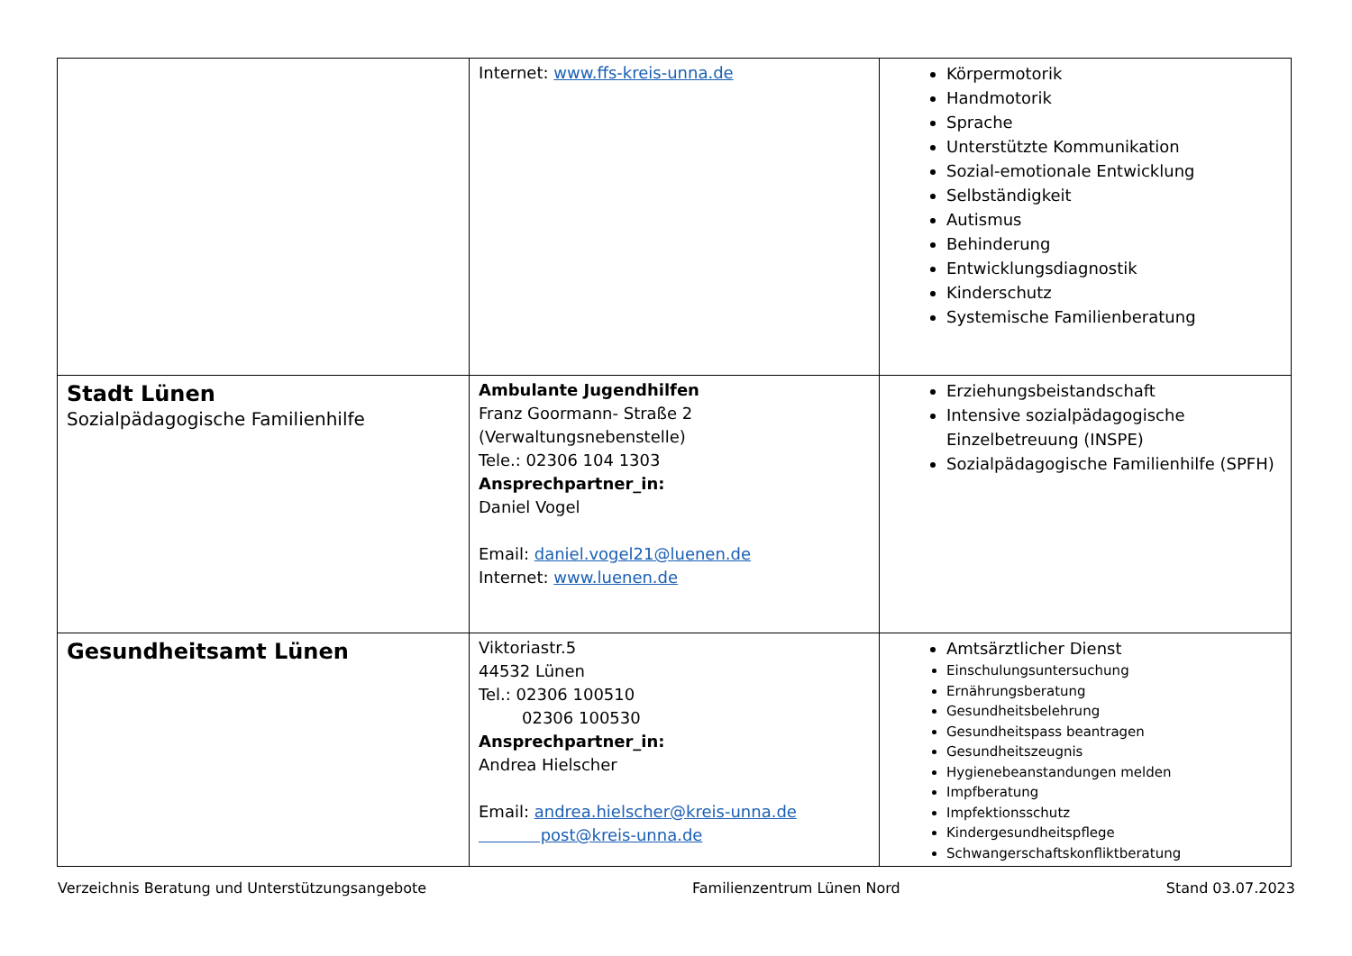| | Internet: www.ffs-kreis-unna.de | Körpermotorik Handmotorik Sprache Unterstützte Kommunikation Sozial-emotionale Entwicklung Selbständigkeit Autismus Behinderung Entwicklungsdiagnostik Kinderschutz Systemische Familienberatung |
| Stadt Lünen Sozialpädagogische Familienhilfe | Ambulante Jugendhilfen Franz Goormann- Straße 2 (Verwaltungsnebenstelle) Tele.: 02306 104 1303 Ansprechpartner_in: Daniel Vogel Email: daniel.vogel21@luenen.de Internet: www.luenen.de | Erziehungsbeistandschaft Intensive sozialpädagogische Einzelbetreuung (INSPE) Sozialpädagogische Familienhilfe (SPFH) |
| Gesundheitsamt Lünen | Viktoriastr.5 44532 Lünen Tel.: 02306 100510 02306 100530 Ansprechpartner_in: Andrea Hielscher Email: andrea.hielscher@kreis-unna.de post@kreis-unna.de | Amtsärztlicher Dienst Einschulungsuntersuchung Ernährungsberatung Gesundheitsbelehrung Gesundheitspass beantragen Gesundheitszeugnis Hygienebeanstandungen melden Impfberatung Impfektionsschutz Kindergesundheitspflege Schwangerschaftskonfliktberatung |
Verzeichnis Beratung und Unterstützungsangebote Familienzentrum Lünen Nord Stand 03.07.2023